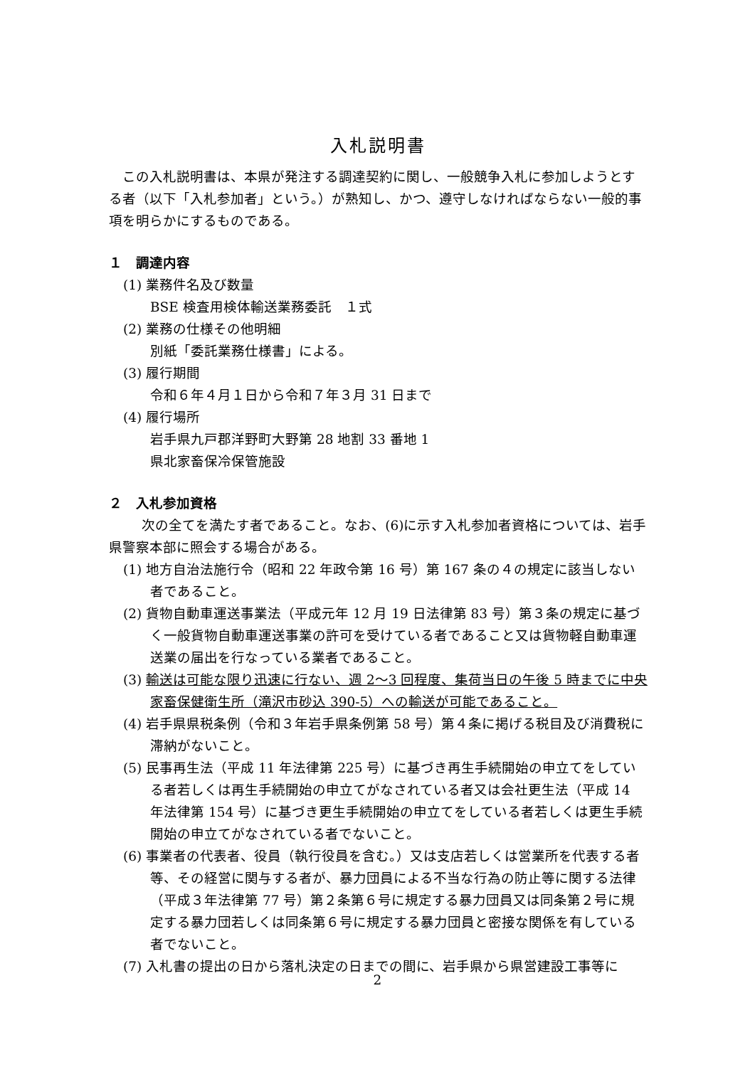入札説明書
この入札説明書は、本県が発注する調達契約に関し、一般競争入札に参加しようとする者（以下「入札参加者」という。）が熟知し、かつ、遵守しなければならない一般的事項を明らかにするものである。
１　調達内容
(1) 業務件名及び数量
BSE 検査用検体輸送業務委託　１式
(2) 業務の仕様その他明細
別紙「委託業務仕様書」による。
(3) 履行期間
令和６年４月１日から令和７年３月 31 日まで
(4) 履行場所
岩手県九戸郡洋野町大野第 28 地割 33 番地 1
県北家畜保冷保管施設
２　入札参加資格
次の全てを満たす者であること。なお、(6)に示す入札参加者資格については、岩手県警察本部に照会する場合がある。
(1) 地方自治法施行令（昭和 22 年政令第 16 号）第 167 条の４の規定に該当しない者であること。
(2) 貨物自動車運送事業法（平成元年 12 月 19 日法律第 83 号）第３条の規定に基づく一般貨物自動車運送事業の許可を受けている者であること又は貨物軽自動車運送業の届出を行なっている業者であること。
(3) 輸送は可能な限り迅速に行ない、週 2～3 回程度、集荷当日の午後 5 時までに中央家畜保健衛生所（滝沢市砂込 390-5）への輸送が可能であること。
(4) 岩手県県税条例（令和３年岩手県条例第 58 号）第４条に掲げる税目及び消費税に滞納がないこと。
(5) 民事再生法（平成 11 年法律第 225 号）に基づき再生手続開始の申立てをしている者若しくは再生手続開始の申立てがなされている者又は会社更生法（平成 14 年法律第 154 号）に基づき更生手続開始の申立てをしている者若しくは更生手続開始の申立てがなされている者でないこと。
(6) 事業者の代表者、役員（執行役員を含む。）又は支店若しくは営業所を代表する者等、その経営に関与する者が、暴力団員による不当な行為の防止等に関する法律（平成３年法律第 77 号）第２条第６号に規定する暴力団員又は同条第２号に規定する暴力団若しくは同条第６号に規定する暴力団員と密接な関係を有している者でないこと。
(7) 入札書の提出の日から落札決定の日までの間に、岩手県から県営建設工事等に
2